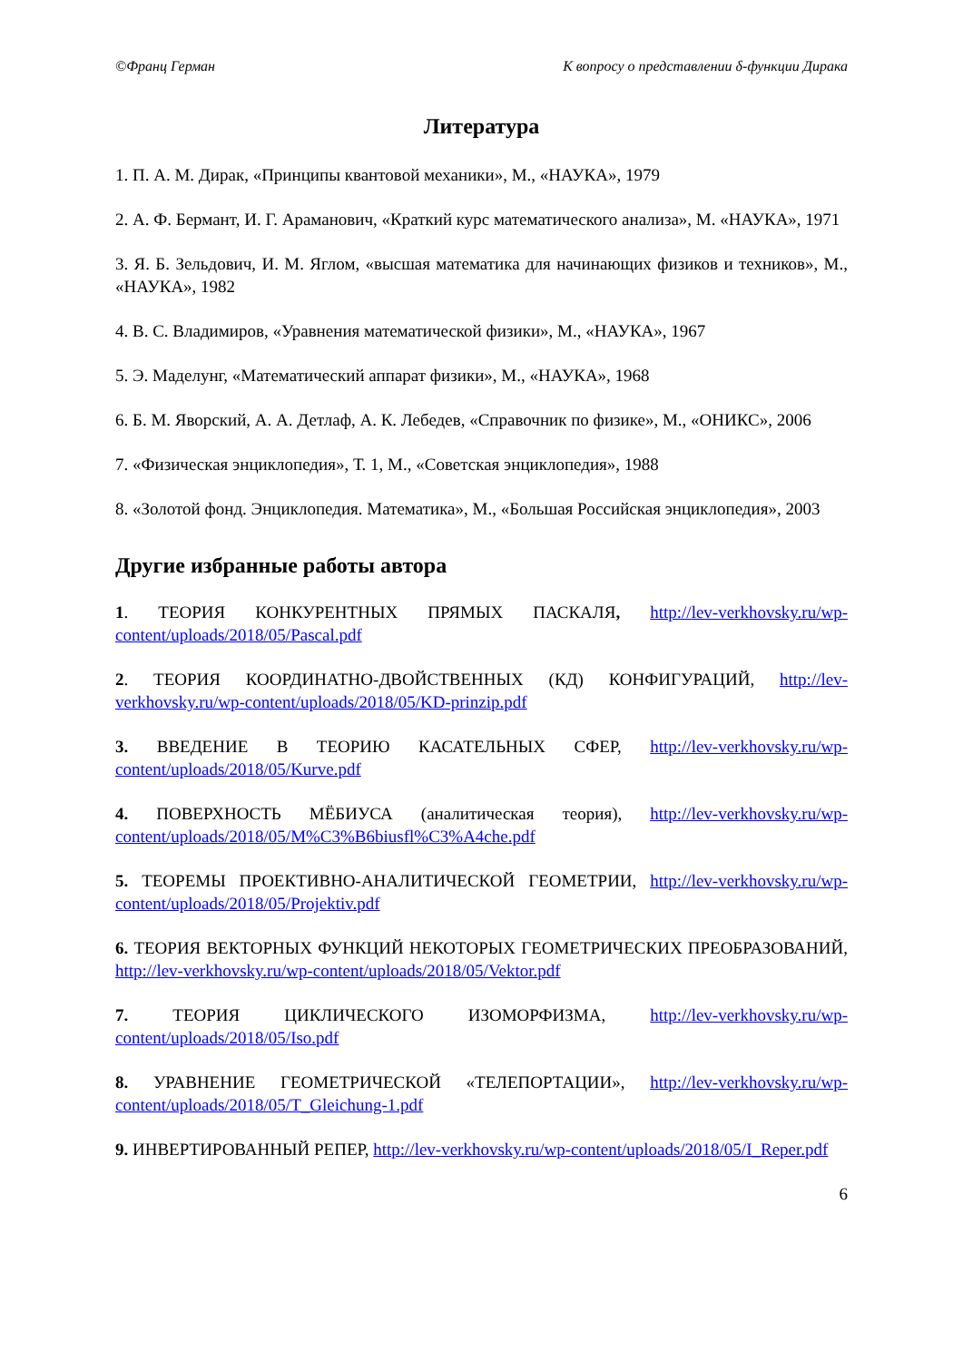©Франц Герман К вопросу о представлении δ-функции Дирака
Литература
1. П. А. М. Дирак, «Принципы квантовой механики», М., «НАУКА», 1979
2. А. Ф. Бермант, И. Г. Араманович, «Краткий курс математического анализа», М. «НАУКА», 1971
3. Я. Б. Зельдович, И. М. Яглом, «высшая математика для начинающих физиков и техников», М., «НАУКА», 1982
4. В. С. Владимиров, «Уравнения математической физики», М., «НАУКА», 1967
5. Э. Маделунг, «Математический аппарат физики», М., «НАУКА», 1968
6. Б. М. Яворский, А. А. Детлаф, А. К. Лебедев, «Справочник по физике», М., «ОНИКС», 2006
7. «Физическая энциклопедия», Т. 1, М., «Советская энциклопедия», 1988
8. «Золотой фонд. Энциклопедия. Математика», М., «Большая Российская энциклопедия», 2003
Другие избранные работы автора
1. ТЕОРИЯ КОНКУРЕНТНЫХ ПРЯМЫХ ПАСКАЛЯ, http://lev-verkhovsky.ru/wp-content/uploads/2018/05/Pascal.pdf
2. ТЕОРИЯ КООРДИНАТНО-ДВОЙСТВЕННЫХ (КД) КОНФИГУРАЦИЙ, http://lev-verkhovsky.ru/wp-content/uploads/2018/05/KD-prinzip.pdf
3. ВВЕДЕНИЕ В ТЕОРИЮ КАСАТЕЛЬНЫХ СФЕР, http://lev-verkhovsky.ru/wp-content/uploads/2018/05/Kurve.pdf
4. ПОВЕРХНОСТЬ МЁБИУСА (аналитическая теория), http://lev-verkhovsky.ru/wp-content/uploads/2018/05/M%C3%B6biusfl%C3%A4che.pdf
5. ТЕОРЕМЫ ПРОЕКТИВНО-АНАЛИТИЧЕСКОЙ ГЕОМЕТРИИ, http://lev-verkhovsky.ru/wp-content/uploads/2018/05/Projektiv.pdf
6. ТЕОРИЯ ВЕКТОРНЫХ ФУНКЦИЙ НЕКОТОРЫХ ГЕОМЕТРИЧЕСКИХ ПРЕОБРАЗОВАНИЙ, http://lev-verkhovsky.ru/wp-content/uploads/2018/05/Vektor.pdf
7. ТЕОРИЯ ЦИКЛИЧЕСКОГО ИЗОМОРФИЗМА, http://lev-verkhovsky.ru/wp-content/uploads/2018/05/Iso.pdf
8. УРАВНЕНИЕ ГЕОМЕТРИЧЕСКОЙ «ТЕЛЕПОРТАЦИИ», http://lev-verkhovsky.ru/wp-content/uploads/2018/05/T_Gleichung-1.pdf
9. ИНВЕРТИРОВАННЫЙ РЕПЕР, http://lev-verkhovsky.ru/wp-content/uploads/2018/05/I_Reper.pdf
6